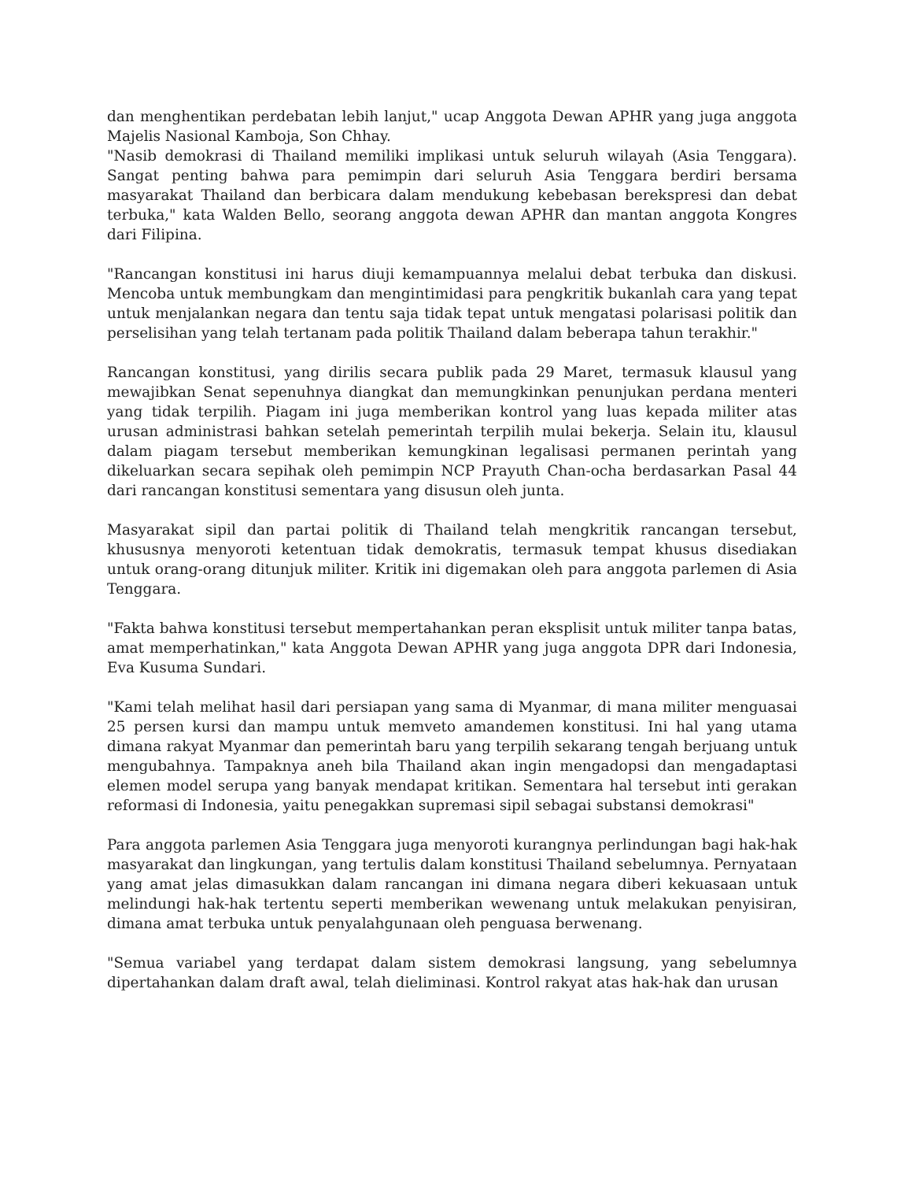dan menghentikan perdebatan lebih lanjut," ucap Anggota Dewan APHR yang juga anggota Majelis Nasional Kamboja, Son Chhay.
"Nasib demokrasi di Thailand memiliki implikasi untuk seluruh wilayah (Asia Tenggara). Sangat penting bahwa para pemimpin dari seluruh Asia Tenggara berdiri bersama masyarakat Thailand dan berbicara dalam mendukung kebebasan berekspresi dan debat terbuka," kata Walden Bello, seorang anggota dewan APHR dan mantan anggota Kongres dari Filipina.
"Rancangan konstitusi ini harus diuji kemampuannya melalui debat terbuka dan diskusi. Mencoba untuk membungkam dan mengintimidasi para pengkritik bukanlah cara yang tepat untuk menjalankan negara dan tentu saja tidak tepat untuk mengatasi polarisasi politik dan perselisihan yang telah tertanam pada politik Thailand dalam beberapa tahun terakhir."
Rancangan konstitusi, yang dirilis secara publik pada 29 Maret, termasuk klausul yang mewajibkan Senat sepenuhnya diangkat dan memungkinkan penunjukan perdana menteri yang tidak terpilih. Piagam ini juga memberikan kontrol yang luas kepada militer atas urusan administrasi bahkan setelah pemerintah terpilih mulai bekerja. Selain itu, klausul dalam piagam tersebut memberikan kemungkinan legalisasi permanen perintah yang dikeluarkan secara sepihak oleh pemimpin NCP Prayuth Chan-ocha berdasarkan Pasal 44 dari rancangan konstitusi sementara yang disusun oleh junta.
Masyarakat sipil dan partai politik di Thailand telah mengkritik rancangan tersebut, khususnya menyoroti ketentuan tidak demokratis, termasuk tempat khusus disediakan untuk orang-orang ditunjuk militer. Kritik ini digemakan oleh para anggota parlemen di Asia Tenggara.
"Fakta bahwa konstitusi tersebut mempertahankan peran eksplisit untuk militer tanpa batas, amat memperhatinkan," kata Anggota Dewan APHR yang juga anggota DPR dari Indonesia, Eva Kusuma Sundari.
"Kami telah melihat hasil dari persiapan yang sama di Myanmar, di mana militer menguasai 25 persen kursi dan mampu untuk memveto amandemen konstitusi. Ini hal yang utama dimana rakyat Myanmar dan pemerintah baru yang terpilih sekarang tengah berjuang untuk mengubahnya. Tampaknya aneh bila Thailand akan ingin mengadopsi dan mengadaptasi elemen model serupa yang banyak mendapat kritikan. Sementara hal tersebut inti gerakan reformasi di Indonesia, yaitu penegakkan supremasi sipil sebagai substansi demokrasi"
Para anggota parlemen Asia Tenggara juga menyoroti kurangnya perlindungan bagi hak-hak masyarakat dan lingkungan, yang tertulis dalam konstitusi Thailand sebelumnya. Pernyataan yang amat jelas dimasukkan dalam rancangan ini dimana negara diberi kekuasaan untuk melindungi hak-hak tertentu seperti memberikan wewenang untuk melakukan penyisiran, dimana amat terbuka untuk penyalahgunaan oleh penguasa berwenang.
"Semua variabel yang terdapat dalam sistem demokrasi langsung, yang sebelumnya dipertahankan dalam draft awal, telah dieliminasi. Kontrol rakyat atas hak-hak dan urusan